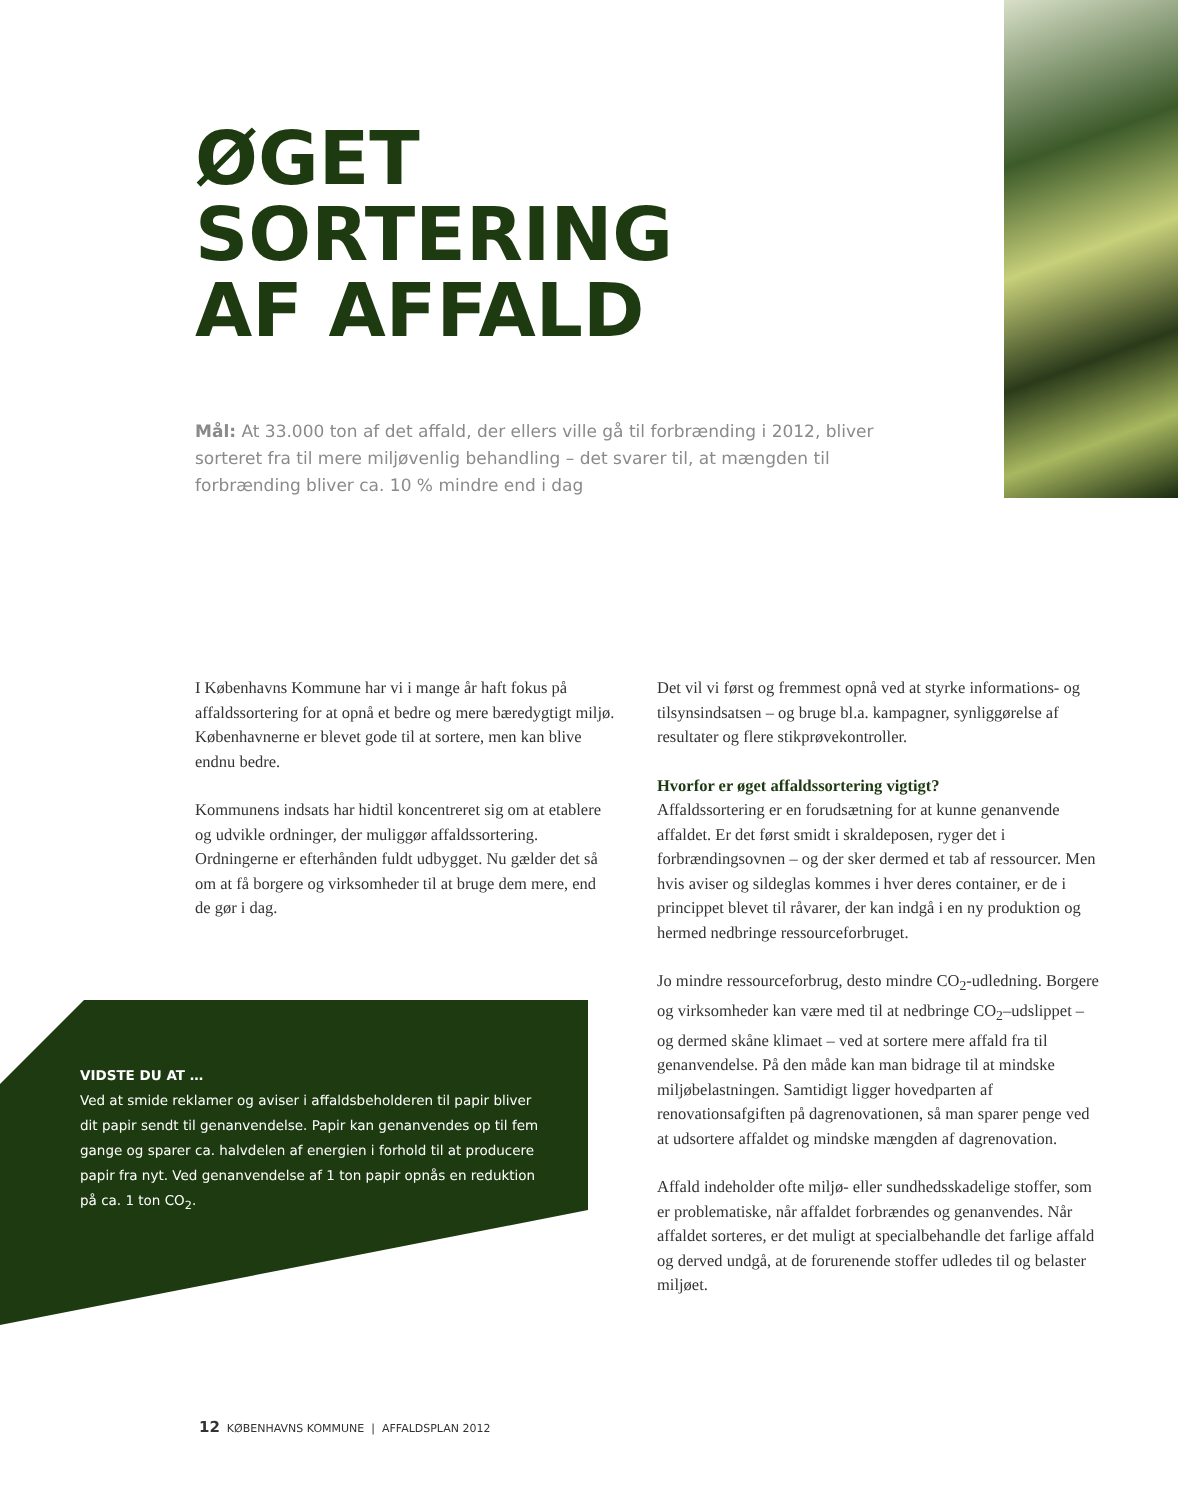ØGET
SORTERING
AF AFFALD
Mål: At 33.000 ton af det affald, der ellers ville gå til forbrænding i 2012, bliver sorteret fra til mere miljøvenlig behandling – det svarer til, at mængden til forbrænding bliver ca. 10 % mindre end i dag
I Københavns Kommune har vi i mange år haft fokus på affaldssortering for at opnå et bedre og mere bæredygtigt miljø. Københavnerne er blevet gode til at sortere, men kan blive endnu bedre.
Kommunens indsats har hidtil koncentreret sig om at etablere og udvikle ordninger, der muliggør affaldssortering. Ordningerne er efterhånden fuldt udbygget. Nu gælder det så om at få borgere og virksomheder til at bruge dem mere, end de gør i dag.
Det vil vi først og fremmest opnå ved at styrke informations- og tilsynsindsatsen – og bruge bl.a. kampagner, synliggørelse af resultater og flere stikprøvekontroller.
Hvorfor er øget affaldssortering vigtigt?
Affaldssortering er en forudsætning for at kunne genanvende affaldet. Er det først smidt i skraldeposen, ryger det i forbrændingsovnen – og der sker dermed et tab af ressourcer. Men hvis aviser og sildeglas kommes i hver deres container, er de i princippet blevet til råvarer, der kan indgå i en ny produktion og hermed nedbringe ressourceforbruget.
Jo mindre ressourceforbrug, desto mindre CO<sub>2</sub>-udledning. Borgere og virksomheder kan være med til at nedbringe CO<sub>2</sub>–udslippet – og dermed skåne klimaet – ved at sortere mere affald fra til genanvendelse. På den måde kan man bidrage til at mindske miljøbelastningen. Samtidigt ligger hovedparten af renovationsafgiften på dagrenovationen, så man sparer penge ved at udsortere affaldet og mindske mængden af dagrenovation.
Affald indeholder ofte miljø- eller sundhedsskadelige stoffer, som er problematiske, når affaldet forbrændes og genanvendes. Når affaldet sorteres, er det muligt at specialbehandle det farlige affald og derved undgå, at de forurenende stoffer udledes til og belaster miljøet.
VIDSTE DU AT …
Ved at smide reklamer og aviser i affaldsbeholderen til papir bliver dit papir sendt til genanvendelse. Papir kan genanvendes op til fem gange og sparer ca. halvdelen af energien i forhold til at producere papir fra nyt. Ved genanvendelse af 1 ton papir opnås en reduktion på ca. 1 ton CO<sub>2</sub>.
12 KØBENHAVNS KOMMUNE | AFFALDSPLAN 2012